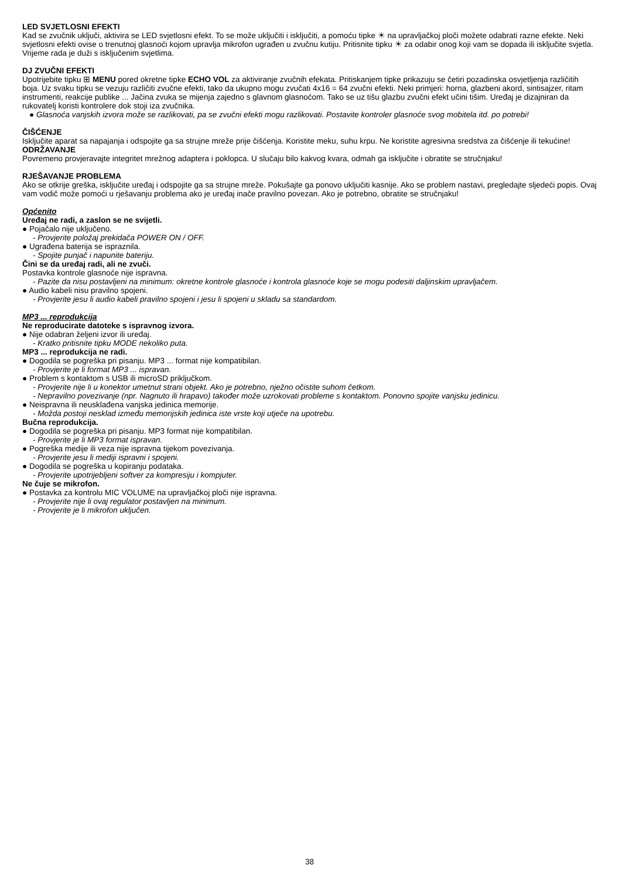LED SVJETLOSNI EFEKTI
Kad se zvučnik uključi, aktivira se LED svjetlosni efekt. To se može uključiti i isključiti, a pomoću tipke ☀ na upravljačkoj ploči možete odabrati razne efekte. Neki svjetlosni efekti ovise o trenutnoj glasnoći kojom upravlja mikrofon ugrađen u zvučnu kutiju. Pritisnite tipku ☀ za odabir onog koji vam se dopada ili isključite svjetla. Vrijeme rada je duži s isključenim svjetlima.
DJ ZVUČNI EFEKTI
Upotrijebite tipku ⊞ MENU pored okretne tipke ECHO VOL za aktiviranje zvučnih efekata. Pritiskanjem tipke prikazuju se četiri pozadinska osvjetljenja različitih boja. Uz svaku tipku se vezuju različiti zvučne efekti, tako da ukupno mogu zvučati 4x16 = 64 zvučni efekti. Neki primjeri: horna, glazbeni akord, sintisajzer, ritam instrumenti, reakcije publike ... Jačina zvuka se mijenja zajedno s glavnom glasnoćom. Tako se uz tišu glazbu zvučni efekt učini tišim. Uređaj je dizajniran da rukovatelj koristi kontrolere dok stoji iza zvučnika.
● Glasnoća vanjskih izvora može se razlikovati, pa se zvučni efekti mogu razlikovati. Postavite kontroler glasnoće svog mobitela itd. po potrebi!
ČIŠĆENJE
Isključite aparat sa napajanja i odspojite ga sa strujne mreže prije čišćenja. Koristite meku, suhu krpu. Ne koristite agresivna sredstva za čišćenje ili tekućine!
ODRŽAVANJE
Povremeno provjeravajte integritet mrežnog adaptera i poklopca. U slučaju bilo kakvog kvara, odmah ga isključite i obratite se stručnjaku!
RJEŠAVANJE PROBLEMA
Ako se otkrije greška, isključite uređaj i odspojite ga sa strujne mreže. Pokušajte ga ponovo uključiti kasnije. Ako se problem nastavi, pregledajte sljedeći popis. Ovaj vam vodič može pomoći u rješavanju problema ako je uređaj inače pravilno povezan. Ako je potrebno, obratite se stručnjaku!
Općenito
Uređaj ne radi, a zaslon se ne svijetli.
● Pojačalo nije uključeno.
- Provjerite položaj prekidača POWER ON / OFF.
● Ugrađena baterija se ispraznila.
- Spojite punjač i napunite bateriju.
Čini se da uređaj radi, ali ne zvuči.
Postavka kontrole glasnoće nije ispravna.
- Pazite da nisu postavljeni na minimum: okretne kontrole glasnoće i kontrola glasnoće koje se mogu podesiti daljinskim upravljačem.
● Audio kabeli nisu pravilno spojeni.
- Provjerite jesu li audio kabeli pravilno spojeni i jesu li spojeni u skladu sa standardom.
MP3 ... reprodukcija
Ne reproducirate datoteke s ispravnog izvora.
● Nije odabran željeni izvor ili uređaj.
- Kratko pritisnite tipku MODE nekoliko puta.
MP3 ... reprodukcija ne radi.
● Dogodila se pogreška pri pisanju. MP3 ... format nije kompatibilan.
- Provjerite je li format MP3 ... ispravan.
● Problem s kontaktom s USB ili microSD priključkom.
- Provjerite nije li u konektor umetnut strani objekt. Ako je potrebno, nježno očistite suhom četkom.
- Nepravilno povezivanje (npr. Nagnuto ili hrapavo) također može uzrokovati probleme s kontaktom. Ponovno spojite vanjsku jedinicu.
● Neispravna ili neusklađena vanjska jedinica memorije.
- Možda postoji nesklad između memorijskih jedinica iste vrste koji utječe na upotrebu.
Bučna reprodukcija.
● Dogodila se pogreška pri pisanju. MP3 format nije kompatibilan.
- Provjerite je li MP3 format ispravan.
● Pogreška medije ili veza nije ispravna tijekom povezivanja.
- Provjerite jesu li mediji ispravni i spojeni.
● Dogodila se pogreška u kopiranju podataka.
- Provjerite upotrijebljeni softver za kompresiju i kompjuter.
Ne čuje se mikrofon.
● Postavka za kontrolu MIC VOLUME na upravljačkoj ploči nije ispravna.
- Provjerite nije li ovaj regulator postavljen na minimum.
- Provjerite je li mikrofon uključen.
38